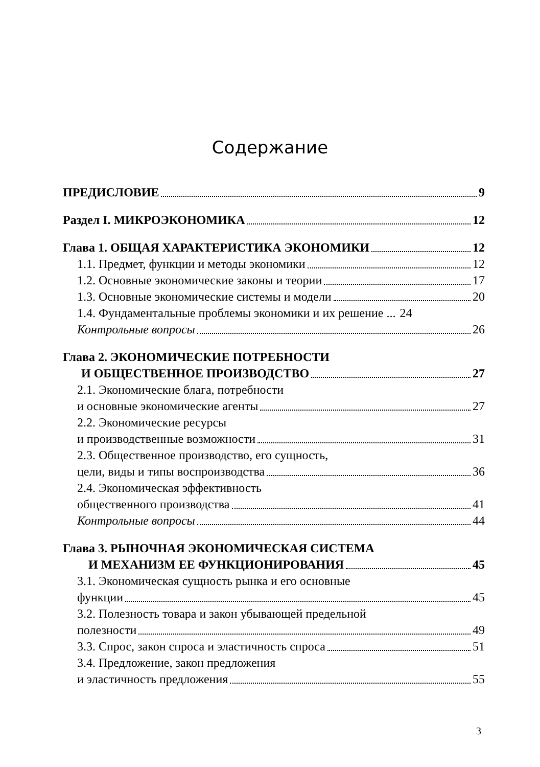Содержание
ПРЕДИСЛОВИЕ 9
Раздел I. МИКРОЭКОНОМИКА 12
Глава 1. ОБЩАЯ ХАРАКТЕРИСТИКА ЭКОНОМИКИ 12
1.1. Предмет, функции и методы экономики 12
1.2. Основные экономические законы и теории 17
1.3. Основные экономические системы и модели 20
1.4. Фундаментальные проблемы экономики и их решение ... 24
Контрольные вопросы 26
Глава 2. ЭКОНОМИЧЕСКИЕ ПОТРЕБНОСТИ
И ОБЩЕСТВЕННОЕ ПРОИЗВОДСТВО 27
2.1. Экономические блага, потребности
и основные экономические агенты 27
2.2. Экономические ресурсы
и производственные возможности 31
2.3. Общественное производство, его сущность,
цели, виды и типы воспроизводства 36
2.4. Экономическая эффективность
общественного производства 41
Контрольные вопросы 44
Глава 3. РЫНОЧНАЯ ЭКОНОМИЧЕСКАЯ СИСТЕМА
И МЕХАНИЗМ ЕЕ ФУНКЦИОНИРОВАНИЯ 45
3.1. Экономическая сущность рынка и его основные
функции 45
3.2. Полезность товара и закон убывающей предельной
полезности 49
3.3. Спрос, закон спроса и эластичность спроса 51
3.4. Предложение, закон предложения
и эластичность предложения 55
3